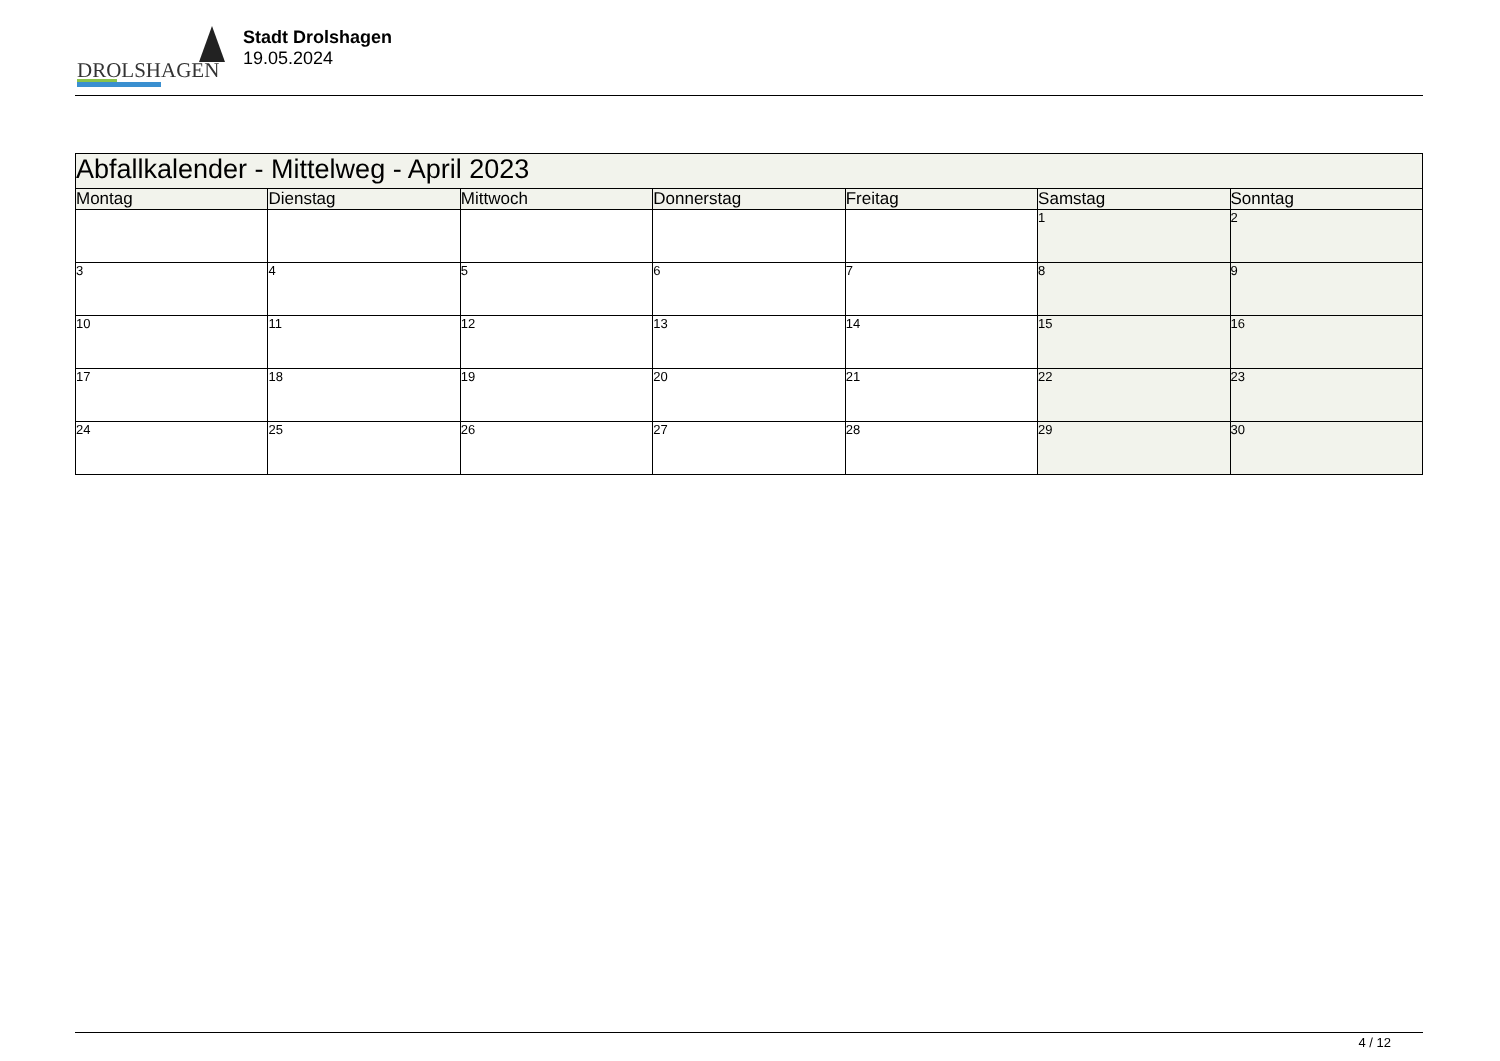DROLSHAGEN
Stadt Drolshagen
19.05.2024
| Abfallkalender - Mittelweg - April 2023 | | | | | | |
| --- | --- | --- | --- | --- | --- | --- |
| Montag | Dienstag | Mittwoch | Donnerstag | Freitag | Samstag | Sonntag |
| | | | | | 1 | 2 |
| 3 | 4 | 5 | 6 | 7 | 8 | 9 |
| 10 | 11 | 12 | 13 | 14 | 15 | 16 |
| 17 | 18 | 19 | 20 | 21 | 22 | 23 |
| 24 | 25 | 26 | 27 | 28 | 29 | 30 |
4 / 12